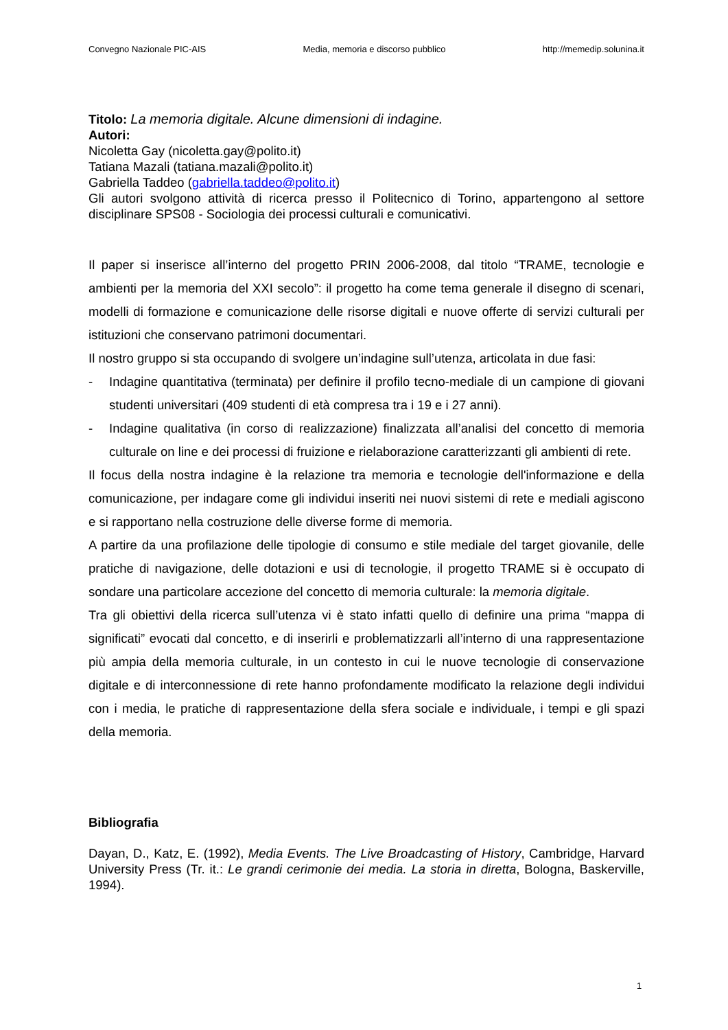Convegno Nazionale PIC-AIS Media, memoria e discorso pubblico http://memedip.solunina.it
Titolo: La memoria digitale. Alcune dimensioni di indagine.
Autori:
Nicoletta Gay (nicoletta.gay@polito.it)
Tatiana Mazali (tatiana.mazali@polito.it)
Gabriella Taddeo (gabriella.taddeo@polito.it)
Gli autori svolgono attività di ricerca presso il Politecnico di Torino, appartengono al settore disciplinare SPS08 - Sociologia dei processi culturali e comunicativi.
Il paper si inserisce all’interno del progetto PRIN 2006-2008, dal titolo “TRAME, tecnologie e ambienti per la memoria del XXI secolo”: il progetto ha come tema generale il disegno di scenari, modelli di formazione e comunicazione delle risorse digitali e nuove offerte di servizi culturali per istituzioni che conservano patrimoni documentari.
Il nostro gruppo si sta occupando di svolgere un’indagine sull’utenza, articolata in due fasi:
- Indagine quantitativa (terminata) per definire il profilo tecno-mediale di un campione di giovani studenti universitari (409 studenti di età compresa tra i 19 e i 27 anni).
- Indagine qualitativa (in corso di realizzazione) finalizzata all’analisi del concetto di memoria culturale on line e dei processi di fruizione e rielaborazione caratterizzanti gli ambienti di rete.
Il focus della nostra indagine è la relazione tra memoria e tecnologie dell'informazione e della comunicazione, per indagare come gli individui inseriti nei nuovi sistemi di rete e mediali agiscono e si rapportano nella costruzione delle diverse forme di memoria.
A partire da una profilazione delle tipologie di consumo e stile mediale del target giovanile, delle pratiche di navigazione, delle dotazioni e usi di tecnologie, il progetto TRAME si è occupato di sondare una particolare accezione del concetto di memoria culturale: la memoria digitale.
Tra gli obiettivi della ricerca sull’utenza vi è stato infatti quello di definire una prima “mappa di significati” evocati dal concetto, e di inserirli e problematizzarli all’interno di una rappresentazione più ampia della memoria culturale, in un contesto in cui le nuove tecnologie di conservazione digitale e di interconnessione di rete hanno profondamente modificato la relazione degli individui con i media, le pratiche di rappresentazione della sfera sociale e individuale, i tempi e gli spazi della memoria.
Bibliografia
Dayan, D., Katz, E. (1992), Media Events. The Live Broadcasting of History, Cambridge, Harvard University Press (Tr. it.: Le grandi cerimonie dei media. La storia in diretta, Bologna, Baskerville, 1994).
1